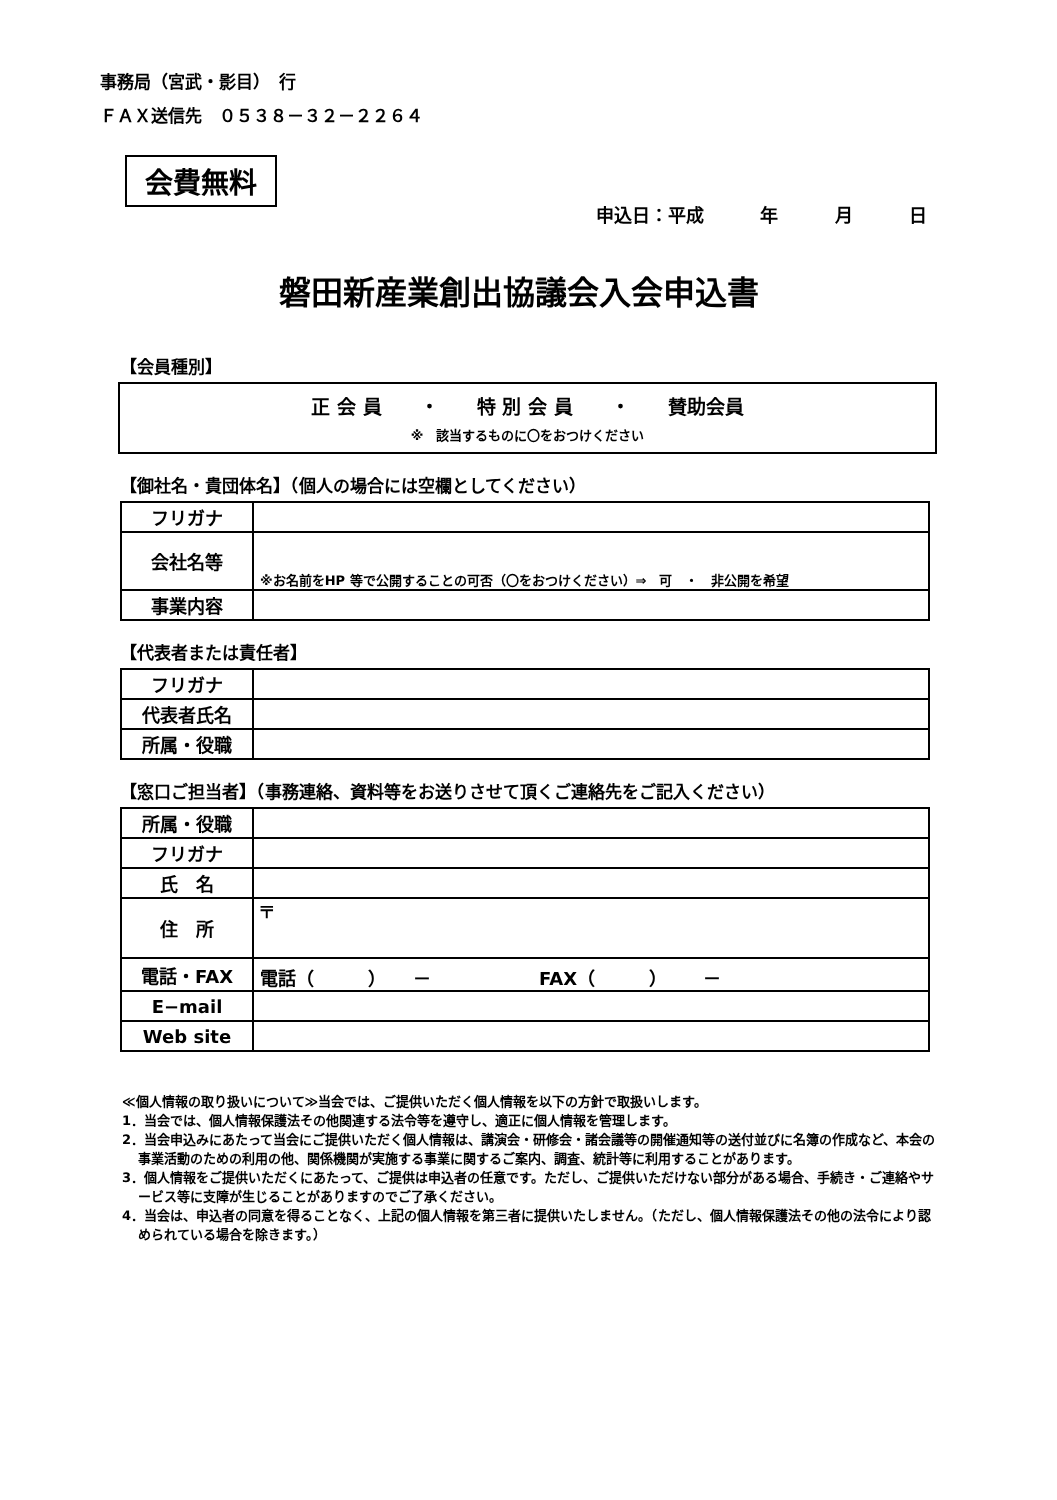事務局（宮武・影目）　行
ＦＡＸ送信先　０５３８－３２－２２６４
会費無料
申込日：平成 年 月 日
磐田新産業創出協議会入会申込書
【会員種別】
正 会 員　　・　　特 別 会 員　　・　　賛助会員
※　該当するものに〇をおつけください
【御社名・貴団体名】（個人の場合には空欄としてください）
| フリガナ | |
| 会社名等 | ※お名前をHP 等で公開することの可否（〇をおつけください）⇒ 可 ・ 非公開を希望 |
| 事業内容 | |
【代表者または責任者】
| フリガナ | |
| 代表者氏名 | |
| 所属・役職 | |
【窓口ご担当者】（事務連絡、資料等をお送りさせて頂くご連絡先をご記入ください）
| 所属・役職 | |
| フリガナ | |
| 氏 名 | |
| 住 所 | 〒 |
| 電話・FAX | 電話（ ） － FAX（ ） － |
| E−mail | |
| Web site | |
≪個人情報の取り扱いについて≫当会では、ご提供いただく個人情報を以下の方針で取扱いします。
1．当会では、個人情報保護法その他関連する法令等を遵守し、適正に個人情報を管理します。
2．当会申込みにあたって当会にご提供いただく個人情報は、講演会・研修会・諸会議等の開催通知等の送付並びに名簿の作成など、本会の事業活動のための利用の他、関係機関が実施する事業に関するご案内、調査、統計等に利用することがあります。
3．個人情報をご提供いただくにあたって、ご提供は申込者の任意です。ただし、ご提供いただけない部分がある場合、手続き・ご連絡やサービス等に支障が生じることがありますのでご了承ください。
4．当会は、申込者の同意を得ることなく、上記の個人情報を第三者に提供いたしません。（ただし、個人情報保護法その他の法令により認められている場合を除きます。）